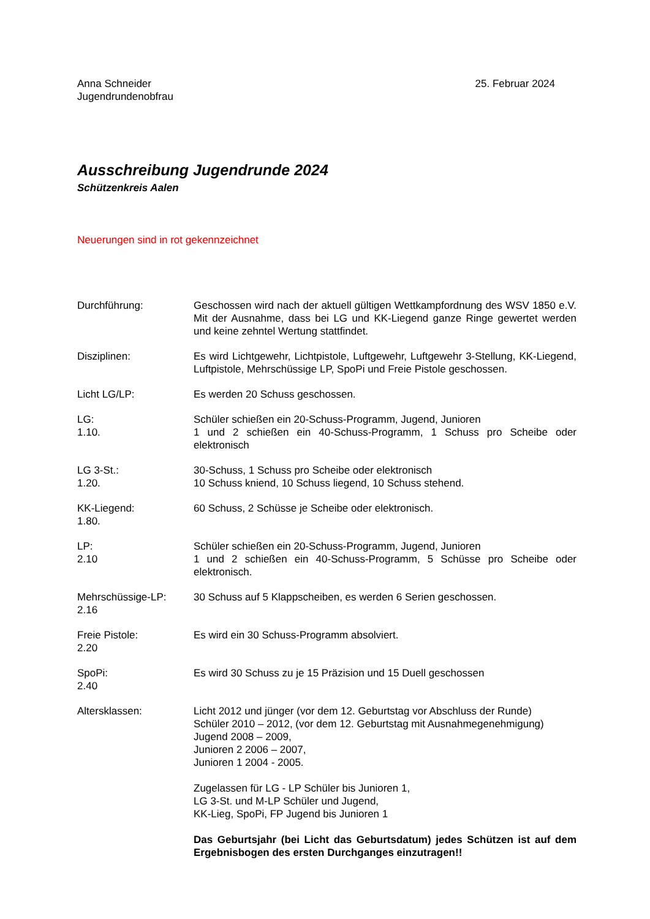Anna Schneider
Jugendrundenobfrau
25. Februar 2024
Ausschreibung Jugendrunde 2024
Schützenkreis Aalen
Neuerungen sind in rot gekennzeichnet
Durchführung: Geschossen wird nach der aktuell gültigen Wettkampfordnung des WSV 1850 e.V. Mit der Ausnahme, dass bei LG und KK-Liegend ganze Ringe gewertet werden und keine zehntel Wertung stattfindet.
Disziplinen: Es wird Lichtgewehr, Lichtpistole, Luftgewehr, Luftgewehr 3-Stellung, KK-Liegend, Luftpistole, Mehrschüssige LP, SpoPi und Freie Pistole geschossen.
Licht LG/LP: Es werden 20 Schuss geschossen.
LG:
1.10.
Schüler schießen ein 20-Schuss-Programm, Jugend, Junioren
1 und 2 schießen ein 40-Schuss-Programm, 1 Schuss pro Scheibe oder elektronisch
LG 3-St.:
1.20.
30-Schuss, 1 Schuss pro Scheibe oder elektronisch
10 Schuss kniend, 10 Schuss liegend, 10 Schuss stehend.
KK-Liegend:
1.80.
60 Schuss, 2 Schüsse je Scheibe oder elektronisch.
LP:
2.10
Schüler schießen ein 20-Schuss-Programm, Jugend, Junioren
1 und 2 schießen ein 40-Schuss-Programm, 5 Schüsse pro Scheibe oder elektronisch.
Mehrschüssige-LP:
2.16
30 Schuss auf 5 Klappscheiben, es werden 6 Serien geschossen.
Freie Pistole:
2.20
Es wird ein 30 Schuss-Programm absolviert.
SpoPi:
2.40
Es wird 30 Schuss zu je 15 Präzision und 15 Duell geschossen
Altersklassen: Licht 2012 und jünger (vor dem 12. Geburtstag vor Abschluss der Runde)
Schüler 2010 – 2012, (vor dem 12. Geburtstag mit Ausnahmegenehmigung)
Jugend 2008 – 2009,
Junioren 2 2006 – 2007,
Junioren 1 2004 - 2005.
Zugelassen für LG - LP Schüler bis Junioren 1,
LG 3-St. und M-LP Schüler und Jugend,
KK-Lieg, SpoPi, FP Jugend bis Junioren 1
Das Geburtsjahr (bei Licht das Geburtsdatum) jedes Schützen ist auf dem Ergebnisbogen des ersten Durchganges einzutragen!!